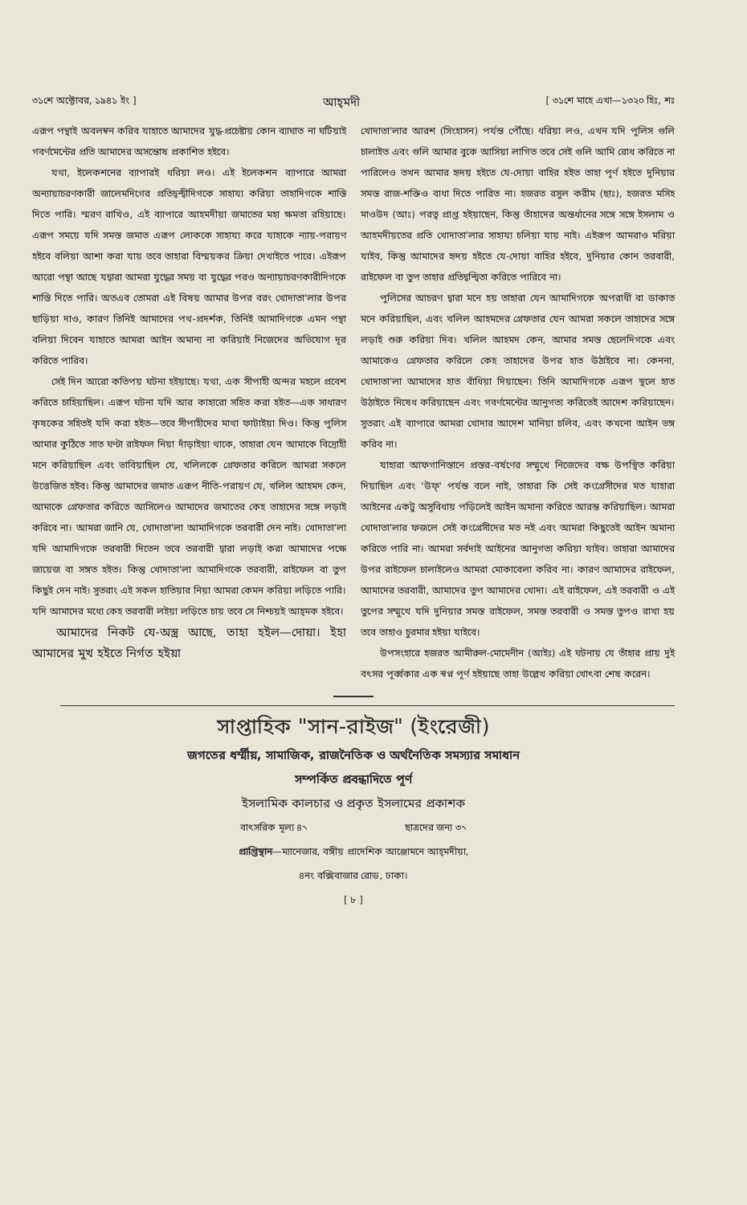৩১শে অক্টোবর, ১৯৪১ ইং ] আহ্‌মদী [ ৩১শে মাহে এখা—১৩২০ হিঃ, শঃ
এরূপ পন্থাই অবলম্বন করিব যাহাতে আমাদের যুদ্ধ-প্রচেষ্টায় কোন ব্যাঘাত না ঘটিয়াই গবর্ণমেন্টের প্রতি আমাদের অসন্তোষ প্রকাশিত হইবে।
যথা, ইলেকশনের ব্যাপারই ধরিয়া লও। এই ইলেকশন ব্যাপারে আমরা অন্যায়াচরণকারী জালেমদিগের প্রতিদ্বন্দ্বীদিগকে সাহায্য করিয়া তাহাদিগকে শাস্তি দিতে পারি। স্মরণ রাখিও, এই ব্যাপারে আহমদীয়া জমাতের মহা ক্ষমতা রহিয়াছে। এরূপ সময়ে যদি সমস্ত জমাত এরূপ লোককে সাহায্য করে যাহাকে ন্যায়-পরায়ণ হইবে বলিয়া আশা করা যায় তবে তাহারা বিস্ময়কর ক্রিয়া দেখাইতে পারে। এইরূপ আরো পন্থা আছে যদ্বারা আমরা যুদ্ধের সময় বা যুদ্ধের পরও অন্যায়াচরণকারীদিগকে শাস্তি দিতে পারি। অতএব তোমরা এই বিষয় আমার উপর বরং খোদাতা'লার উপর ছাড়িয়া দাও, কারণ তিনিই আমাদের পথ-প্রদর্শক, তিনিই আমাদিগকে এমন পন্থা বলিয়া দিবেন যাহাতে আমরা আইন অমান্য না করিয়াই নিজেদের অভিযোগ দূর করিতে পারিব।
সেই দিন আরো কতিপয় ঘটনা হইয়াছে। যথা, এক সীপাহী অন্দর মহলে প্রবেশ করিতে চাহিয়াছিল। এরূপ ঘটনা যদি আর কাহারো সহিত করা হইত—এক সাধারণ কৃষকের সহিতই যদি করা হইত—তবে সীপাহীদের মাথা ফাটাইয়া দিও। কিন্তু পুলিস আমার কুঠিতে সাত ঘণ্টা রাইফল নিয়া দাঁড়াইয়া থাকে, তাহারা যেন আমাকে বিদ্রোহী মনে করিয়াছিল এবং ভাবিয়াছিল যে, খলিলকে গ্রেফতার করিলে আমরা সকলে উত্তেজিত হইব। কিন্তু আমাদের জমাত এরূপ নীতি-পরায়ণ যে, খলিল আহমদ কেন, আমাকে গ্রেফতার করিতে আসিলেও আমাদের জমাতের কেহ তাহাদের সঙ্গে লড়াই করিবে না। আমরা জানি যে, খোদাতা'লা আমাদিগকে তরবারী দেন নাই। খোদাতা'লা যদি আমাদিগকে তরবারী দিতেন তবে তরবারী দ্বারা লড়াই করা আমাদের পক্ষে জায়েজ বা সঙ্গত হইত। কিন্তু খোদাতা'লা আমাদিগকে তরবারী, রাইফেল বা তুপ কিছুই দেন নাই। সুতরাং এই সকল হাতিয়ার নিয়া আমরা কেমন করিয়া লড়িতে পারি। যদি আমাদের মধ্যে কেহ তরবারী লইয়া লড়িতে চায় তবে সে নিশ্চয়ই আহ্‌মক হইবে।
আমাদের নিকট যে-অস্ত্র আছে, তাহা হইল—দোয়া। ইহা আমাদের মুখ হইতে নির্গত হইয়া
খোদাতা'লার আরশ (সিংহাসন) পর্যন্ত পৌঁছে। ধরিয়া লও, এখন যদি পুলিস গুলি চালাইত এবং গুলি আমার বুকে আসিয়া লাগিত তবে সেই গুলি আমি রোধ করিতে না পারিলেও তখন আমার হৃদয় হইতে যে-দোয়া বাহির হইত তাহা পূর্ণ হইতে দুনিয়ার সমস্ত রাজ-শক্তিও বাধা দিতে পারিত না। হজরত রসুল করীম (ছাঃ), হজরত মসিহ মাওউদ (আঃ) পরত্ব প্রাপ্ত হইয়াছেন, কিন্তু তাঁহাদের অন্তর্ধানের সঙ্গে সঙ্গে ইসলাম ও আহমদীয়তের প্রতি খোদাতা'লার সাহায্য চলিয়া যায় নাই। এইরূপ আমরাও মরিয়া যাইব, কিন্তু আমাদের হৃদয় হইতে যে-দোয়া বাহির হইবে, দুনিয়ার কোন তরবারী, রাইফেল বা তুপ তাহার প্রতিদ্বন্দ্বিতা করিতে পারিবে না।
পুলিসের আচরণ দ্বারা মনে হয় তাহারা যেন আমাদিগকে অপরাধী বা ডাকাত মনে করিয়াছিল, এবং খলিল আহমদের গ্রেফতার যেন আমরা সকলে তাহাদের সঙ্গে লড়াই শুরু করিয়া দিব। খলিল আহমদ কেন, আমার সমস্ত ছেলেদিগকে এবং আমাকেও গ্রেফতার করিলে কেহ তাহাদের উপর হাত উঠাইবে না। কেননা, খোদাতা'লা আমাদের হাত বাঁধিয়া দিয়াছেন। তিনি আমাদিগকে এরূপ স্থলে হাত উঠাইতে নিষেধ করিয়াছেন এবং গবর্ণমেন্টের আনুগত্য করিতেই আদেশ করিয়াছেন। সুতরাং এই ব্যাপারে আমরা খোদার আদেশ মানিয়া চলিব, এবং কখনো আইন ভঙ্গ করিব না।
যাহারা আফগানিস্তানে প্রস্তর-বর্ষণের সম্মুখে নিজেদের বক্ষ উপস্থিত করিয়া দিয়াছিল এবং 'উফ্‌' পর্যন্ত বলে নাই, তাহারা কি সেই কংগ্রেসীদের মত যাহারা আইনের একটু অসুবিধায় পড়িলেই আইন অমান্য করিতে আরম্ভ করিয়াছিল। আমরা খোদাতা'লার ফজলে সেই কংগ্রেসীদের মত নই এবং আমরা কিছুতেই আইন অমান্য করিতে পারি না। আমরা সর্বদাই আইনের আনুগত্য করিয়া যাইব। তাহারা আমাদের উপর রাইফেল চালাইলেও আমরা মোকাবেলা করিব না। কারণ আমাদের রাইফেল, আমাদের তরবারী, আমাদের তুপ আমাদের খোদা। এই রাইফেল, এই তরবারী ও এই তুপের সম্মুখে যদি দুনিয়ার সমস্ত রাইফেল, সমস্ত তরবারী ও সমস্ত তুপও রাখা হয় তবে তাহাও চুরমার হইয়া যাইবে।
উপসংহারে হজরত আমীরুল-মোমেনীন (আইঃ) এই ঘটনায় যে তাঁহার প্রায় দুই বৎসর পূর্ব্বকার এক স্বপ্ন পূর্ণ হইয়াছে তাহা উল্লেখ করিয়া খোৎবা শেষ করেন।
সাপ্তাহিক "সান-রাইজ" (ইংরেজী)
জগতের ধর্ম্মীয়, সামাজিক, রাজনৈতিক ও অর্থনৈতিক সমস্যার সমাধান
সম্পর্কিত প্রবন্ধাদিতে পূর্ণ
ইসলামিক কালচার ও প্রকৃত ইসলামের প্রকাশক
বাৎসরিক মূল্য ৪৲ ছাত্রদের জন্য ৩৲
প্রাপ্তিস্থান—ম্যানেজার, বঙ্গীয় প্রাদেশিক আঞ্জোমনে আহ্‌মদীয়া,
৪নং বক্সিবাজার রোড, ঢাকা।
[ ৮ ]